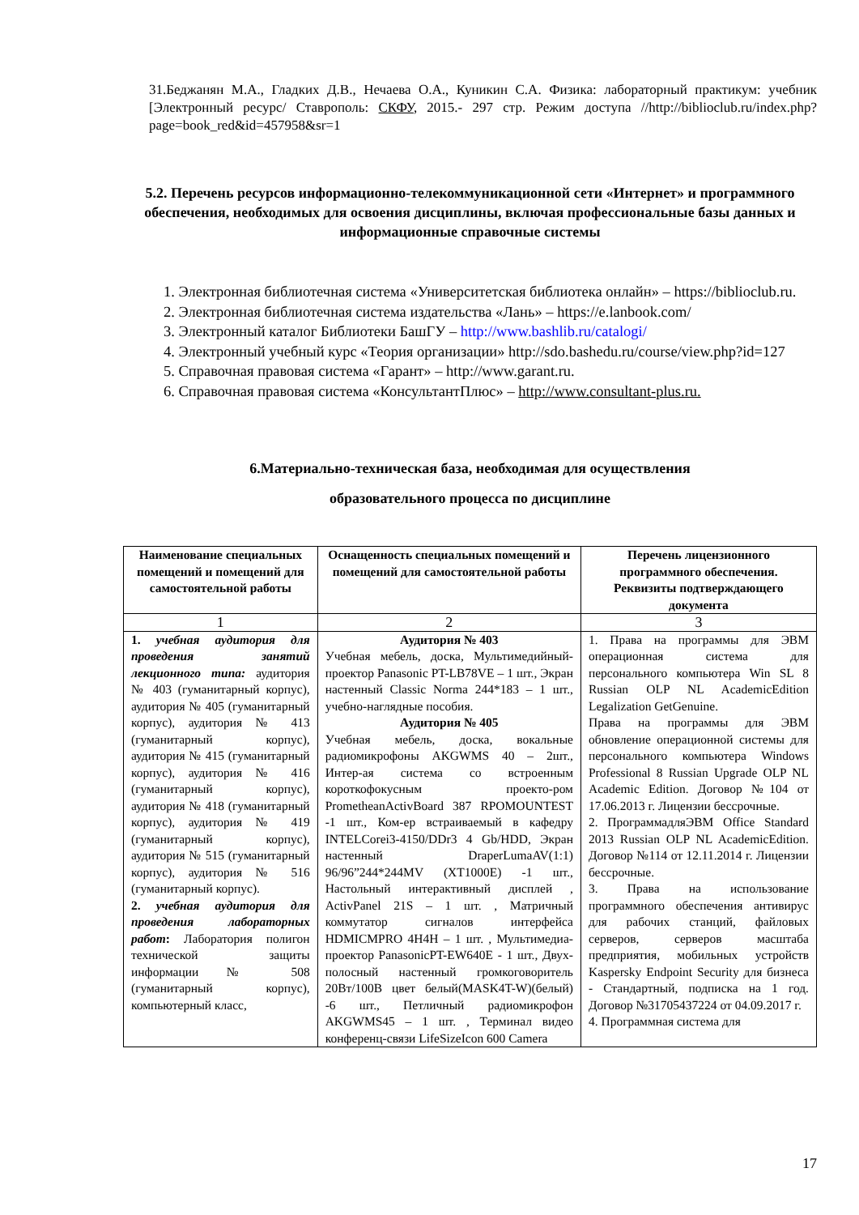31.Беджанян М.А., Гладких Д.В., Нечаева О.А., Куникин С.А. Физика: лабораторный практикум: учебник [Электронный ресурс/ Ставрополь: СКФУ, 2015.- 297 стр. Режим доступа //http://biblioclub.ru/index.php?page=book_red&id=457958&sr=1
5.2. Перечень ресурсов информационно-телекоммуникационной сети «Интернет» и программного обеспечения, необходимых для освоения дисциплины, включая профессиональные базы данных и информационные справочные системы
1. Электронная библиотечная система «Университетская библиотека онлайн» – https://biblioclub.ru.
2. Электронная библиотечная система издательства «Лань» – https://e.lanbook.com/
3. Электронный каталог Библиотеки БашГУ – http://www.bashlib.ru/catalogi/
4. Электронный учебный курс «Теория организации» http://sdo.bashedu.ru/course/view.php?id=127
5. Справочная правовая система «Гарант» – http://www.garant.ru.
6. Справочная правовая система «КонсультантПлюс» – http://www.consultant-plus.ru.
6.Материально-техническая база, необходимая для осуществления
образовательного процесса по дисциплине
| Наименование специальных помещений и помещений для самостоятельной работы | Оснащенность специальных помещений и помещений для самостоятельной работы | Перечень лицензионного программного обеспечения. Реквизиты подтверждающего документа |
| --- | --- | --- |
| 1 | 2 | 3 |
| 1. учебная аудитория для проведения занятий лекционного типа: аудитория № 403 (гуманитарный корпус), аудитория № 405 (гуманитарный корпус), аудитория № 413 (гуманитарный корпус), аудитория № 415 (гуманитарный корпус), аудитория № 416 (гуманитарный корпус), аудитория № 418 (гуманитарный корпус), аудитория № 419 (гуманитарный корпус), аудитория № 515 (гуманитарный корпус), аудитория № 516 (гуманитарный корпус). 2. учебная аудитория для проведения лабораторных работ : Лаборатория полигон технической защиты информации № 508 (гуманитарный корпус), компьютерный класс, | Аудитория № 403 Учебная мебель, доска, Мультимедийный-проектор Panasonic PT-LB78VE – 1 шт., Экран настенный Classic Norma 244*183 – 1 шт., учебно-наглядные пособия. Аудитория № 405 Учебная мебель, доска, вокальные радиомикрофоны AKGWMS 40 – 2шт., Интер-ая система со встроенным короткофокусным проекто-ром PrometheanActivBoard 387 RPOMOUNTEST -1 шт., Ком-ер встраиваемый в кафедру INTELCorei3-4150/DDr3 4 Gb/HDD, Экран настенный DraperLumaAV(1:1) 96/96”244*244MV (XT1000E) -1 шт., Настольный интерактивный дисплей , ActivPanel 21S – 1 шт. , Матричный коммутатор сигналов интерфейса HDMICMPRO 4H4H – 1 шт. , Мультимедиа-проектор PanasonicPT-EW640E - 1 шт., Двух-полосный настенный громкоговоритель 20Вт/100В цвет белый(MASK4T-W)(белый) -6 шт., Петличный радиомикрофон AKGWMS45 – 1 шт. , Терминал видео конференц-связи LifeSizeIcon 600 Camera | 1. Права на программы для ЭВМ операционная система для персонального компьютера Win SL 8 Russian OLP NL AcademicEdition Legalization GetGenuine. Права на программы для ЭВМ обновление операционной системы для персонального компьютера Windows Professional 8 Russian Upgrade OLP NL Academic Edition. Договор №104 от 17.06.2013 г. Лицензии бессрочные. 2. ПрограммадляЭВМ Office Standard 2013 Russian OLP NL AcademicEdition. Договор №114 от 12.11.2014 г. Лицензии бессрочные. 3. Права на использование программного обеспечения антивирус для рабочих станций, файловых серверов, серверов масштаба предприятия, мобильных устройств Kaspersky Endpoint Security для бизнеса - Стандартный, подписка на 1 год. Договор №31705437224 от 04.09.2017 г. 4. Программная система для |
17